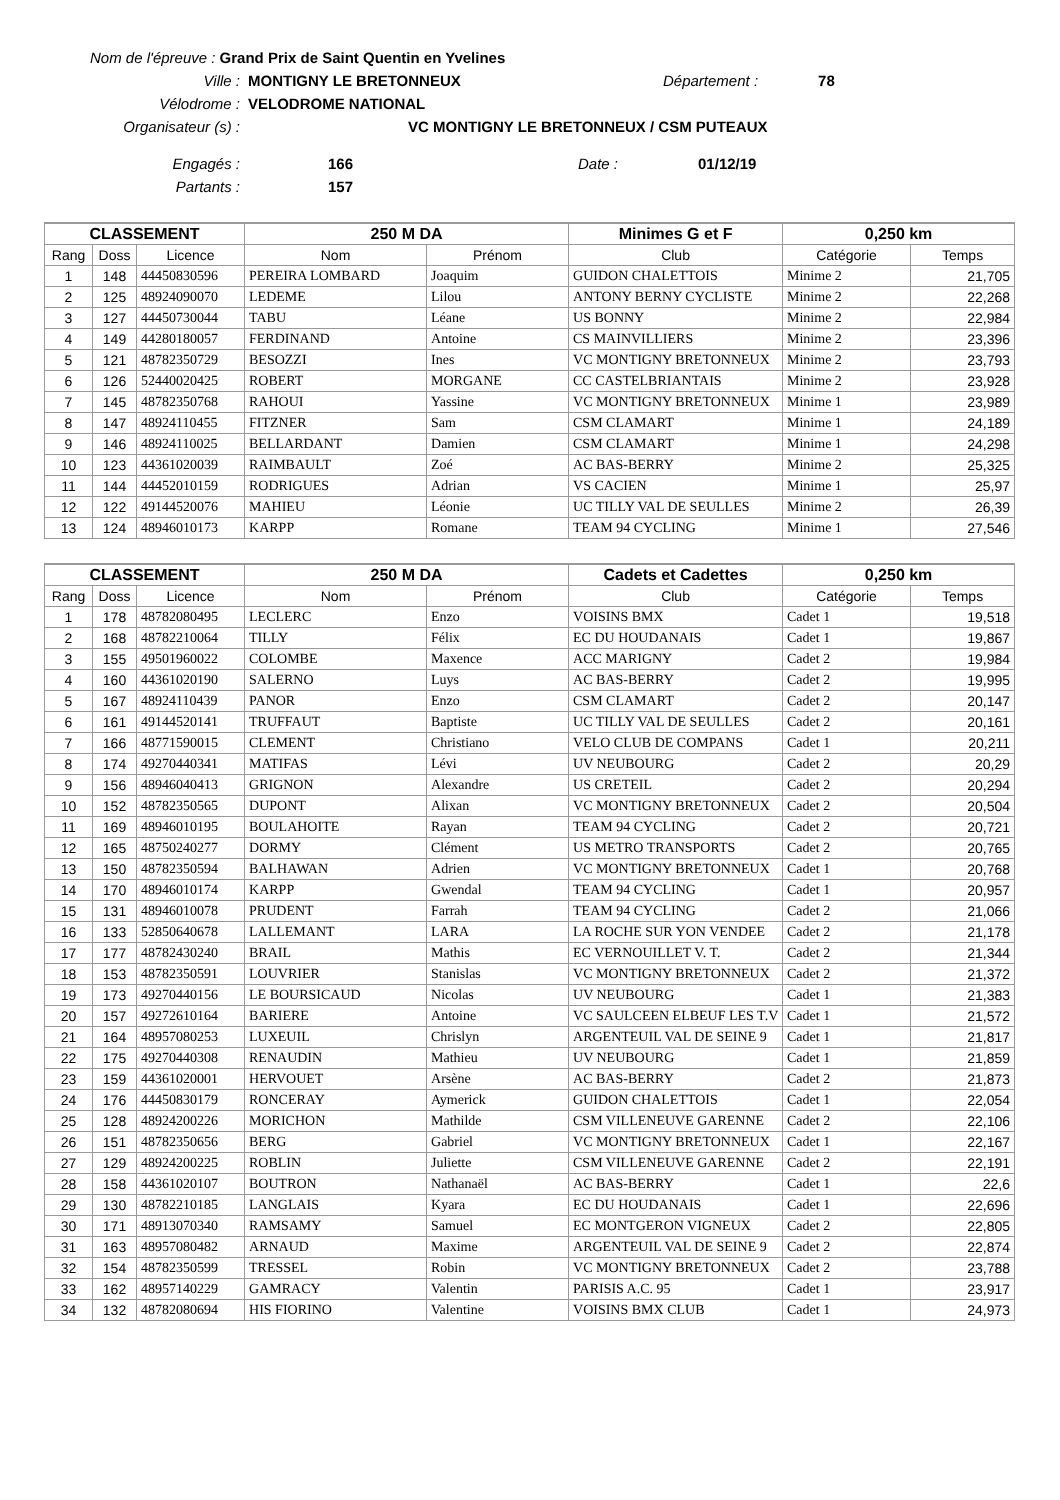Nom de l'épreuve : Grand Prix de Saint Quentin en Yvelines
Ville : MONTIGNY LE BRETONNEUX Département : 78
Vélodrome : VELODROME NATIONAL
Organisateur (s) : VC MONTIGNY LE BRETONNEUX / CSM PUTEAUX
Engagés : 166 Date : 01/12/19
Partants : 157
| CLASSEMENT | | | 250 M DA | | Minimes G et F | 0,250 km | |
| --- | --- | --- | --- | --- | --- | --- | --- |
| Rang | Doss | Licence | Nom | Prénom | Club | Catégorie | Temps |
| 1 | 148 | 44450830596 | PEREIRA LOMBARD | Joaquim | GUIDON CHALETTOIS | Minime 2 | 21,705 |
| 2 | 125 | 48924090070 | LEDEME | Lilou | ANTONY BERNY CYCLISTE | Minime 2 | 22,268 |
| 3 | 127 | 44450730044 | TABU | Léane | US BONNY | Minime 2 | 22,984 |
| 4 | 149 | 44280180057 | FERDINAND | Antoine | CS MAINVILLIERS | Minime 2 | 23,396 |
| 5 | 121 | 48782350729 | BESOZZI | Ines | VC MONTIGNY BRETONNEUX | Minime 2 | 23,793 |
| 6 | 126 | 52440020425 | ROBERT | MORGANE | CC CASTELBRIANTAIS | Minime 2 | 23,928 |
| 7 | 145 | 48782350768 | RAHOUI | Yassine | VC MONTIGNY BRETONNEUX | Minime 1 | 23,989 |
| 8 | 147 | 48924110455 | FITZNER | Sam | CSM CLAMART | Minime 1 | 24,189 |
| 9 | 146 | 48924110025 | BELLARDANT | Damien | CSM CLAMART | Minime 1 | 24,298 |
| 10 | 123 | 44361020039 | RAIMBAULT | Zoé | AC BAS-BERRY | Minime 2 | 25,325 |
| 11 | 144 | 44452010159 | RODRIGUES | Adrian | VS CACIEN | Minime 1 | 25,97 |
| 12 | 122 | 49144520076 | MAHIEU | Léonie | UC TILLY VAL DE SEULLES | Minime 2 | 26,39 |
| 13 | 124 | 48946010173 | KARPP | Romane | TEAM 94 CYCLING | Minime 1 | 27,546 |
| CLASSEMENT | | | 250 M DA | | Cadets et Cadettes | 0,250 km | |
| --- | --- | --- | --- | --- | --- | --- | --- |
| Rang | Doss | Licence | Nom | Prénom | Club | Catégorie | Temps |
| 1 | 178 | 48782080495 | LECLERC | Enzo | VOISINS BMX | Cadet 1 | 19,518 |
| 2 | 168 | 48782210064 | TILLY | Félix | EC DU HOUDANAIS | Cadet 1 | 19,867 |
| 3 | 155 | 49501960022 | COLOMBE | Maxence | ACC MARIGNY | Cadet 2 | 19,984 |
| 4 | 160 | 44361020190 | SALERNO | Luys | AC BAS-BERRY | Cadet 2 | 19,995 |
| 5 | 167 | 48924110439 | PANOR | Enzo | CSM CLAMART | Cadet 2 | 20,147 |
| 6 | 161 | 49144520141 | TRUFFAUT | Baptiste | UC TILLY VAL DE SEULLES | Cadet 2 | 20,161 |
| 7 | 166 | 48771590015 | CLEMENT | Christiano | VELO CLUB DE COMPANS | Cadet 1 | 20,211 |
| 8 | 174 | 49270440341 | MATIFAS | Lévi | UV NEUBOURG | Cadet 2 | 20,29 |
| 9 | 156 | 48946040413 | GRIGNON | Alexandre | US CRETEIL | Cadet 2 | 20,294 |
| 10 | 152 | 48782350565 | DUPONT | Alixan | VC MONTIGNY BRETONNEUX | Cadet 2 | 20,504 |
| 11 | 169 | 48946010195 | BOULAHOITE | Rayan | TEAM 94 CYCLING | Cadet 2 | 20,721 |
| 12 | 165 | 48750240277 | DORMY | Clément | US METRO TRANSPORTS | Cadet 2 | 20,765 |
| 13 | 150 | 48782350594 | BALHAWAN | Adrien | VC MONTIGNY BRETONNEUX | Cadet 1 | 20,768 |
| 14 | 170 | 48946010174 | KARPP | Gwendal | TEAM 94 CYCLING | Cadet 1 | 20,957 |
| 15 | 131 | 48946010078 | PRUDENT | Farrah | TEAM 94 CYCLING | Cadet 2 | 21,066 |
| 16 | 133 | 52850640678 | LALLEMANT | LARA | LA ROCHE SUR YON VENDEE | Cadet 2 | 21,178 |
| 17 | 177 | 48782430240 | BRAIL | Mathis | EC VERNOUILLET V. T. | Cadet 2 | 21,344 |
| 18 | 153 | 48782350591 | LOUVRIER | Stanislas | VC MONTIGNY BRETONNEUX | Cadet 2 | 21,372 |
| 19 | 173 | 49270440156 | LE BOURSICAUD | Nicolas | UV NEUBOURG | Cadet 1 | 21,383 |
| 20 | 157 | 49272610164 | BARIERE | Antoine | VC SAULCEEN ELBEUF LES T.V | Cadet 1 | 21,572 |
| 21 | 164 | 48957080253 | LUXEUIL | Chrislyn | ARGENTEUIL VAL DE SEINE 9 | Cadet 1 | 21,817 |
| 22 | 175 | 49270440308 | RENAUDIN | Mathieu | UV NEUBOURG | Cadet 1 | 21,859 |
| 23 | 159 | 44361020001 | HERVOUET | Arsène | AC BAS-BERRY | Cadet 2 | 21,873 |
| 24 | 176 | 44450830179 | RONCERAY | Aymerick | GUIDON CHALETTOIS | Cadet 1 | 22,054 |
| 25 | 128 | 48924200226 | MORICHON | Mathilde | CSM VILLENEUVE GARENNE | Cadet 2 | 22,106 |
| 26 | 151 | 48782350656 | BERG | Gabriel | VC MONTIGNY BRETONNEUX | Cadet 1 | 22,167 |
| 27 | 129 | 48924200225 | ROBLIN | Juliette | CSM VILLENEUVE GARENNE | Cadet 2 | 22,191 |
| 28 | 158 | 44361020107 | BOUTRON | Nathanaël | AC BAS-BERRY | Cadet 1 | 22,6 |
| 29 | 130 | 48782210185 | LANGLAIS | Kyara | EC DU HOUDANAIS | Cadet 1 | 22,696 |
| 30 | 171 | 48913070340 | RAMSAMY | Samuel | EC MONTGERON VIGNEUX | Cadet 2 | 22,805 |
| 31 | 163 | 48957080482 | ARNAUD | Maxime | ARGENTEUIL VAL DE SEINE 9 | Cadet 2 | 22,874 |
| 32 | 154 | 48782350599 | TRESSEL | Robin | VC MONTIGNY BRETONNEUX | Cadet 2 | 23,788 |
| 33 | 162 | 48957140229 | GAMRACY | Valentin | PARISIS A.C. 95 | Cadet 1 | 23,917 |
| 34 | 132 | 48782080694 | HIS FIORINO | Valentine | VOISINS BMX CLUB | Cadet 1 | 24,973 |